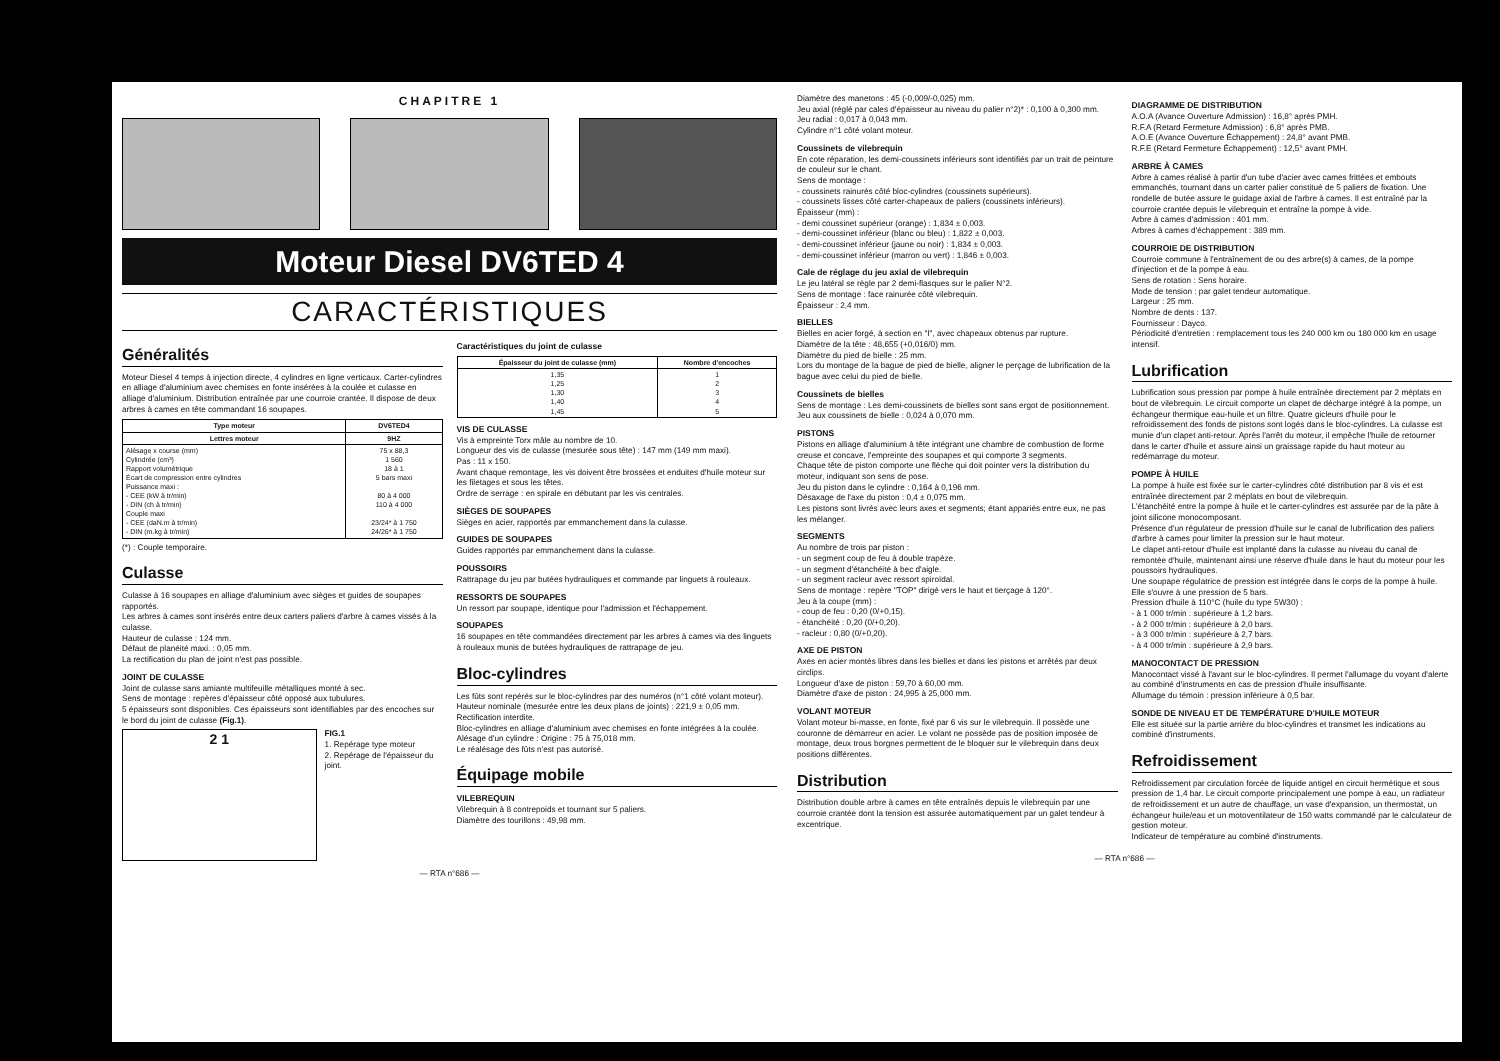CHAPITRE 1
Moteur Diesel DV6TED 4
CARACTÉRISTIQUES
Généralités
Moteur Diesel 4 temps à injection directe, 4 cylindres en ligne verticaux. Carter-cylindres en alliage d'aluminium avec chemises en fonte insérées à la coulée et culasse en alliage d'aluminium. Distribution entraînée par une courroie crantée. Il dispose de deux arbres à cames en tête commandant 16 soupapes.
| Type moteur | DV6TED4 |
| --- | --- |
| Lettres moteur | 9HZ |
| Alésage x course (mm) Cylindrée (cm³) Rapport volumétrique Écart de compression entre cylindres Puissance maxi : - CEE (kW à tr/min) - DIN (ch à tr/min) Couple maxi - CEE (daN.m à tr/min) - DIN (m.kg à tr/min) | 75 x 88,3 1 560 18 à 1 5 bars maxi 80 à 4 000 110 à 4 000 23/24* à 1 750 24/26* à 1 750 |
(*) : Couple temporaire.
Culasse
Culasse à 16 soupapes en alliage d'aluminium avec sièges et guides de soupapes rapportés.
Les arbres à cames sont insérés entre deux carters paliers d'arbre à cames vissés à la culasse.
Hauteur de culasse : 124 mm.
Défaut de planéité maxi. : 0,05 mm.
La rectification du plan de joint n'est pas possible.
JOINT DE CULASSE
Joint de culasse sans amiante multifeuille métalliques monté à sec.
Sens de montage : repères d'épaisseur côté opposé aux tubulures.
5 épaisseurs sont disponibles. Ces épaisseurs sont identifiables par des encoches sur le bord du joint de culasse (Fig.1).
2 1
FIG.1
1. Repérage type moteur
2. Repérage de l'épaisseur du joint.
Caractéristiques du joint de culasse
| Épaisseur du joint de culasse (mm) | Nombre d'encoches |
| --- | --- |
| 1,35 1,25 1,30 1,40 1,45 | 1 2 3 4 5 |
VIS DE CULASSE
Vis à empreinte Torx mâle au nombre de 10.
Longueur des vis de culasse (mesurée sous tête) : 147 mm (149 mm maxi).
Pas : 11 x 150.
Avant chaque remontage, les vis doivent être brossées et enduites d'huile moteur sur les filetages et sous les têtes.
Ordre de serrage : en spirale en débutant par les vis centrales.
SIÈGES DE SOUPAPES
Sièges en acier, rapportés par emmanchement dans la culasse.
GUIDES DE SOUPAPES
Guides rapportés par emmanchement dans la culasse.
POUSSOIRS
Rattrapage du jeu par butées hydrauliques et commande par linguets à rouleaux.
RESSORTS DE SOUPAPES
Un ressort par soupape, identique pour l'admission et l'échappement.
SOUPAPES
16 soupapes en tête commandées directement par les arbres à cames via des linguets à rouleaux munis de butées hydrauliques de rattrapage de jeu.
Bloc-cylindres
Les fûts sont repérés sur le bloc-cylindres par des numéros (n°1 côté volant moteur).
Hauteur nominale (mesurée entre les deux plans de joints) : 221,9 ± 0,05 mm.
Rectification interdite.
Bloc-cylindres en alliage d'aluminium avec chemises en fonte intégrées à la coulée.
Alésage d'un cylindre : Origine : 75 à 75,018 mm.
Le réalésage des fûts n'est pas autorisé.
Équipage mobile
VILEBREQUIN
Vilebrequin à 8 contrepoids et tournant sur 5 paliers.
Diamètre des tourillons : 49,98 mm.
— RTA n°686 —
Diamètre des manetons : 45 (-0,009/-0,025) mm.
Jeu axial (réglé par cales d'épaisseur au niveau du palier n°2)* : 0,100 à 0,300 mm.
Jeu radial : 0,017 à 0,043 mm.
Cylindre n°1 côté volant moteur.
Coussinets de vilebrequin
En cote réparation, les demi-coussinets inférieurs sont identifiés par un trait de peinture de couleur sur le chant.
Sens de montage :
- coussinets rainurés côté bloc-cylindres (coussinets supérieurs).
- coussinets lisses côté carter-chapeaux de paliers (coussinets inférieurs).
Épaisseur (mm) :
- demi coussinet supérieur (orange) : 1,834 ± 0,003.
- demi-coussinet inférieur (blanc ou bleu) : 1,822 ± 0,003.
- demi-coussinet inférieur (jaune ou noir) : 1,834 ± 0,003.
- demi-coussinet inférieur (marron ou vert) : 1,846 ± 0,003.
Cale de réglage du jeu axial de vilebrequin
Le jeu latéral se règle par 2 demi-flasques sur le palier N°2.
Sens de montage : face rainurée côté vilebrequin.
Épaisseur : 2,4 mm.
BIELLES
Bielles en acier forgé, à section en "I", avec chapeaux obtenus par rupture.
Diamètre de la tête : 48,655 (+0,016/0) mm.
Diamètre du pied de bielle : 25 mm.
Lors du montage de la bague de pied de bielle, aligner le perçage de lubrification de la bague avec celui du pied de bielle.
Coussinets de bielles
Sens de montage : Les demi-coussinets de bielles sont sans ergot de positionnement.
Jeu aux coussinets de bielle : 0,024 à 0,070 mm.
PISTONS
Pistons en alliage d'aluminium à tête intégrant une chambre de combustion de forme creuse et concave, l'empreinte des soupapes et qui comporte 3 segments.
Chaque tête de piston comporte une flèche qui doit pointer vers la distribution du moteur, indiquant son sens de pose.
Jeu du piston dans le cylindre : 0,164 à 0,196 mm.
Désaxage de l'axe du piston : 0,4 ± 0,075 mm.
Les pistons sont livrés avec leurs axes et segments; étant appariés entre eux, ne pas les mélanger.
SEGMENTS
Au nombre de trois par piston :
- un segment coup de feu à double trapèze.
- un segment d'étanchéité à bec d'aigle.
- un segment racleur avec ressort spiroïdal.
Sens de montage : repère "TOP" dirigé vers le haut et tierçage à 120°.
Jeu à la coupe (mm) :
- coup de feu : 0,20 (0/+0,15).
- étanchéité : 0,20 (0/+0,20).
- racleur : 0,80 (0/+0,20).
AXE DE PISTON
Axes en acier montés libres dans les bielles et dans les pistons et arrêtés par deux circlips.
Longueur d'axe de piston : 59,70 à 60,00 mm.
Diamètre d'axe de piston : 24,995 à 25,000 mm.
VOLANT MOTEUR
Volant moteur bi-masse, en fonte, fixé par 6 vis sur le vilebrequin. Il possède une couronne de démarreur en acier. Le volant ne possède pas de position imposée de montage, deux trous borgnes permettent de le bloquer sur le vilebrequin dans deux positions différentes.
Distribution
Distribution double arbre à cames en tête entraînés depuis le vilebrequin par une courroie crantée dont la tension est assurée automatiquement par un galet tendeur à excentrique.
DIAGRAMME DE DISTRIBUTION
A.O.A (Avance Ouverture Admission) : 16,8° après PMH.
R.F.A (Retard Fermeture Admission) : 6,8° après PMB.
A.O.E (Avance Ouverture Échappement) : 24,8° avant PMB.
R.F.E (Retard Fermeture Échappement) : 12,5° avant PMH.
ARBRE À CAMES
Arbre à cames réalisé à partir d'un tube d'acier avec cames frittées et embouts emmanchés, tournant dans un carter palier constitué de 5 paliers de fixation. Une rondelle de butée assure le guidage axial de l'arbre à cames. Il est entraîné par la courroie crantée depuis le vilebrequin et entraîne la pompe à vide.
Arbre à cames d'admission : 401 mm.
Arbres à cames d'échappement : 389 mm.
COURROIE DE DISTRIBUTION
Courroie commune à l'entraînement de ou des arbre(s) à cames, de la pompe d'injection et de la pompe à eau.
Sens de rotation : Sens horaire.
Mode de tension : par galet tendeur automatique.
Largeur : 25 mm.
Nombre de dents : 137.
Fournisseur : Dayco.
Périodicité d'entretien : remplacement tous les 240 000 km ou 180 000 km en usage intensif.
Lubrification
Lubrification sous pression par pompe à huile entraînée directement par 2 méplats en bout de vilebrequin. Le circuit comporte un clapet de décharge intégré à la pompe, un échangeur thermique eau-huile et un filtre. Quatre gicleurs d'huile pour le refroidissement des fonds de pistons sont logés dans le bloc-cylindres. La culasse est munie d'un clapet anti-retour. Après l'arrêt du moteur, il empêche l'huile de retourner dans le carter d'huile et assure ainsi un graissage rapide du haut moteur au redémarrage du moteur.
POMPE À HUILE
La pompe à huile est fixée sur le carter-cylindres côté distribution par 8 vis et est entraînée directement par 2 méplats en bout de vilebrequin.
L'étanchéité entre la pompe à huile et le carter-cylindres est assurée par de la pâte à joint silicone monocomposant.
Présence d'un régulateur de pression d'huile sur le canal de lubrification des paliers d'arbre à cames pour limiter la pression sur le haut moteur.
Le clapet anti-retour d'huile est implanté dans la culasse au niveau du canal de remontée d'huile, maintenant ainsi une réserve d'huile dans le haut du moteur pour les poussoirs hydrauliques.
Une soupape régulatrice de pression est intégrée dans le corps de la pompe à huile. Elle s'ouvre à une pression de 5 bars.
Pression d'huile à 110°C (huile du type 5W30) :
- à 1 000 tr/min : supérieure à 1,2 bars.
- à 2 000 tr/min : supérieure à 2,0 bars.
- à 3 000 tr/min : supérieure à 2,7 bars.
- à 4 000 tr/min : supérieure à 2,9 bars.
MANOCONTACT DE PRESSION
Manocontact vissé à l'avant sur le bloc-cylindres. Il permet l'allumage du voyant d'alerte au combiné d'instruments en cas de pression d'huile insuffisante.
Allumage du témoin : pression inférieure à 0,5 bar.
SONDE DE NIVEAU ET DE TEMPÉRATURE D'HUILE MOTEUR
Elle est située sur la partie arrière du bloc-cylindres et transmet les indications au combiné d'instruments.
Refroidissement
Refroidissement par circulation forcée de liquide antigel en circuit hermétique et sous pression de 1,4 bar. Le circuit comporte principalement une pompe à eau, un radiateur de refroidissement et un autre de chauffage, un vase d'expansion, un thermostat, un échangeur huile/eau et un motoventilateur de 150 watts commandé par le calculateur de gestion moteur.
Indicateur de température au combiné d'instruments.
— RTA n°686 —